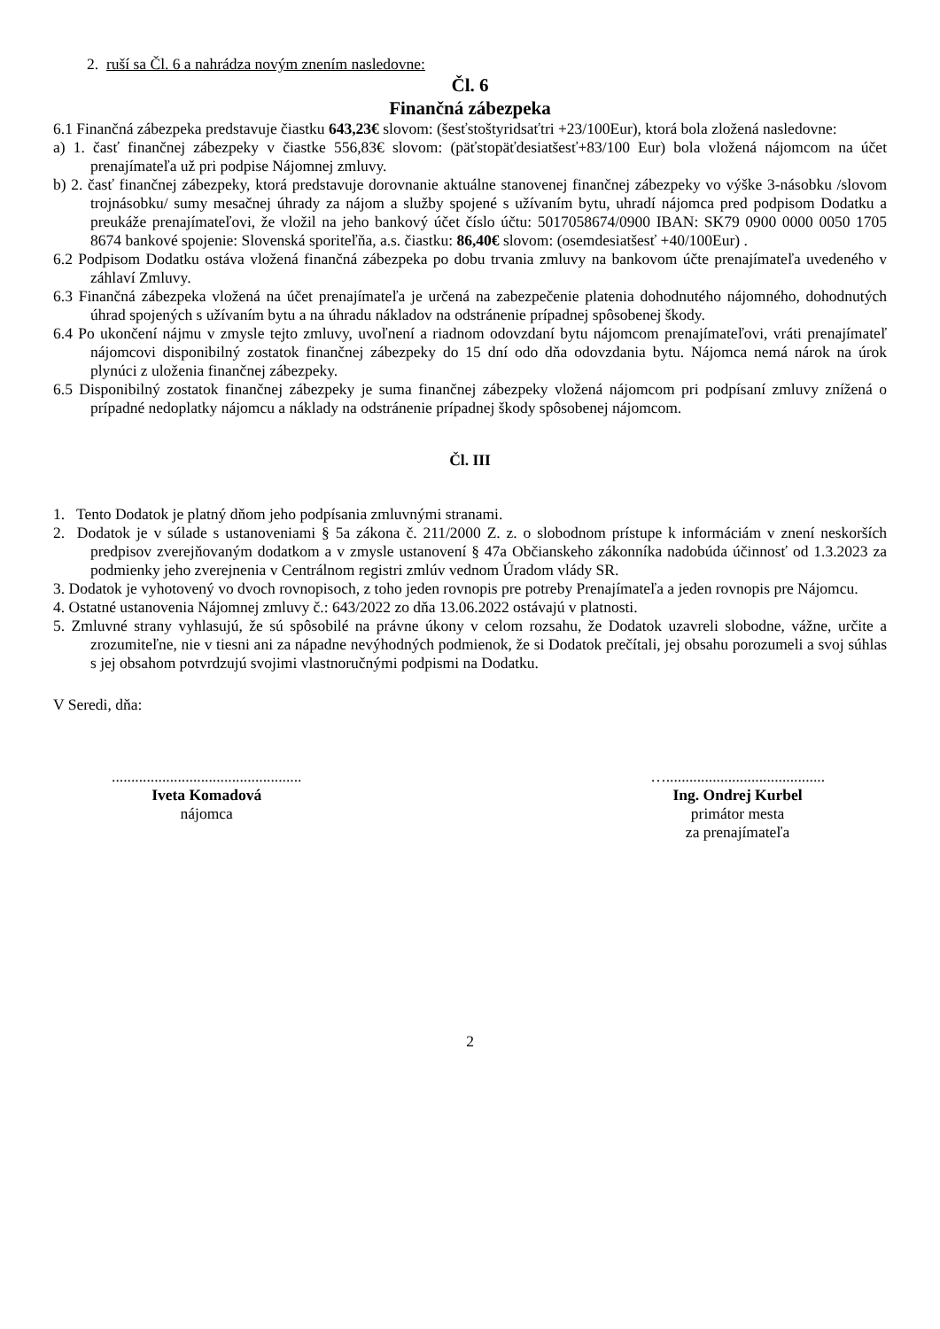2. ruší sa Čl. 6 a nahrádza novým znením nasledovne:
Čl. 6
Finančná zábezpeka
6.1 Finančná zábezpeka predstavuje čiastku 643,23€ slovom: (šesťstoštyridsaťtri +23/100Eur), ktorá bola zložená nasledovne:
a) 1. časť finančnej zábezpeky v čiastke 556,83€ slovom: (päťstopäťdesiatšesť+83/100 Eur) bola vložená nájomcom na účet prenajímateľa už pri podpise Nájomnej zmluvy.
b) 2. časť finančnej zábezpeky, ktorá predstavuje dorovnanie aktuálne stanovenej finančnej zábezpeky vo výške 3-násobku /slovom trojnásobku/ sumy mesačnej úhrady za nájom a služby spojené s užívaním bytu, uhradí nájomca pred podpisom Dodatku a preukáže prenajímateľovi, že vložil na jeho bankový účet číslo účtu: 5017058674/0900 IBAN: SK79 0900 0000 0050 1705 8674 bankové spojenie: Slovenská sporiteľňa, a.s. čiastku: 86,40€ slovom: (osemdesiatšesť +40/100Eur) .
6.2 Podpisom Dodatku ostáva vložená finančná zábezpeka po dobu trvania zmluvy na bankovom účte prenajímateľa uvedeného v záhlaví Zmluvy.
6.3 Finančná zábezpeka vložená na účet prenajímateľa je určená na zabezpečenie platenia dohodnutého nájomného, dohodnutých úhrad spojených s užívaním bytu a na úhradu nákladov na odstránenie prípadnej spôsobenej škody.
6.4 Po ukončení nájmu v zmysle tejto zmluvy, uvoľnení a riadnom odovzdaní bytu nájomcom prenajímateľovi, vráti prenajímateľ nájomcovi disponibilný zostatok finančnej zábezpeky do 15 dní odo dňa odovzdania bytu. Nájomca nemá nárok na úrok plynúci z uloženia finančnej zábezpeky.
6.5 Disponibilný zostatok finančnej zábezpeky je suma finančnej zábezpeky vložená nájomcom pri podpísaní zmluvy znížená o prípadné nedoplatky nájomcu a náklady na odstránenie prípadnej škody spôsobenej nájomcom.
Čl. III
1. Tento Dodatok je platný dňom jeho podpísania zmluvnými stranami.
2. Dodatok je v súlade s ustanoveniami § 5a zákona č. 211/2000 Z. z. o slobodnom prístupe k informáciám v znení neskorších predpisov zverejňovaným dodatkom a v zmysle ustanovení § 47a Občianskeho zákonníka nadobúda účinnosť od 1.3.2023 za podmienky jeho zverejnenia v Centrálnom registri zmlúv vednom Úradom vlády SR.
3. Dodatok je vyhotovený vo dvoch rovnopisoch, z toho jeden rovnopis pre potreby Prenajímateľa a jeden rovnopis pre Nájomcu.
4. Ostatné ustanovenia Nájomnej zmluvy č.: 643/2022 zo dňa 13.06.2022 ostávajú v platnosti.
5. Zmluvné strany vyhlasujú, že sú spôsobilé na právne úkony v celom rozsahu, že Dodatok uzavreli slobodne, vážne, určite a zrozumiteľne, nie v tiesni ani za nápadne nevýhodných podmienok, že si Dodatok prečítali, jej obsahu porozumeli a svoj súhlas s jej obsahom potvrdzujú svojimi vlastnoručnými podpismi na Dodatku.
V Seredi, dňa:
.................................................
Iveta Komadová
nájomca
….........................................
Ing. Ondrej Kurbel
primátor mesta
za prenajímateľa
2